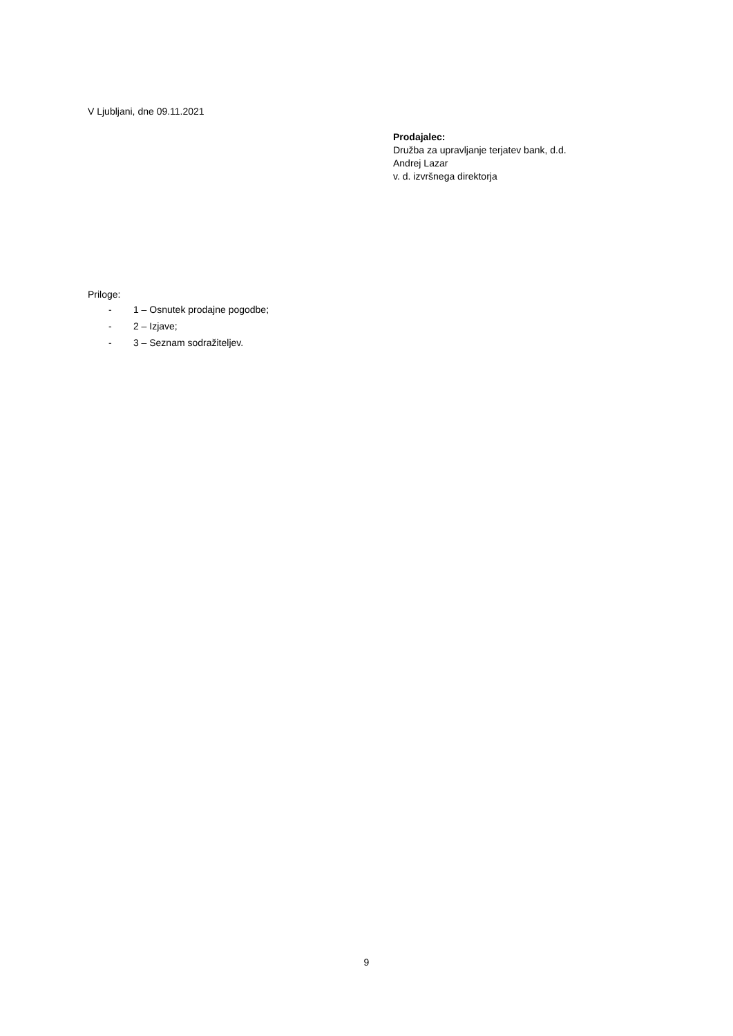V Ljubljani, dne 09.11.2021
Prodajalec:
Družba za upravljanje terjatev bank, d.d.
Andrej Lazar
v. d. izvršnega direktorja
Priloge:
- 1 – Osnutek prodajne pogodbe;
- 2 – Izjave;
- 3 – Seznam sodražiteljev.
9